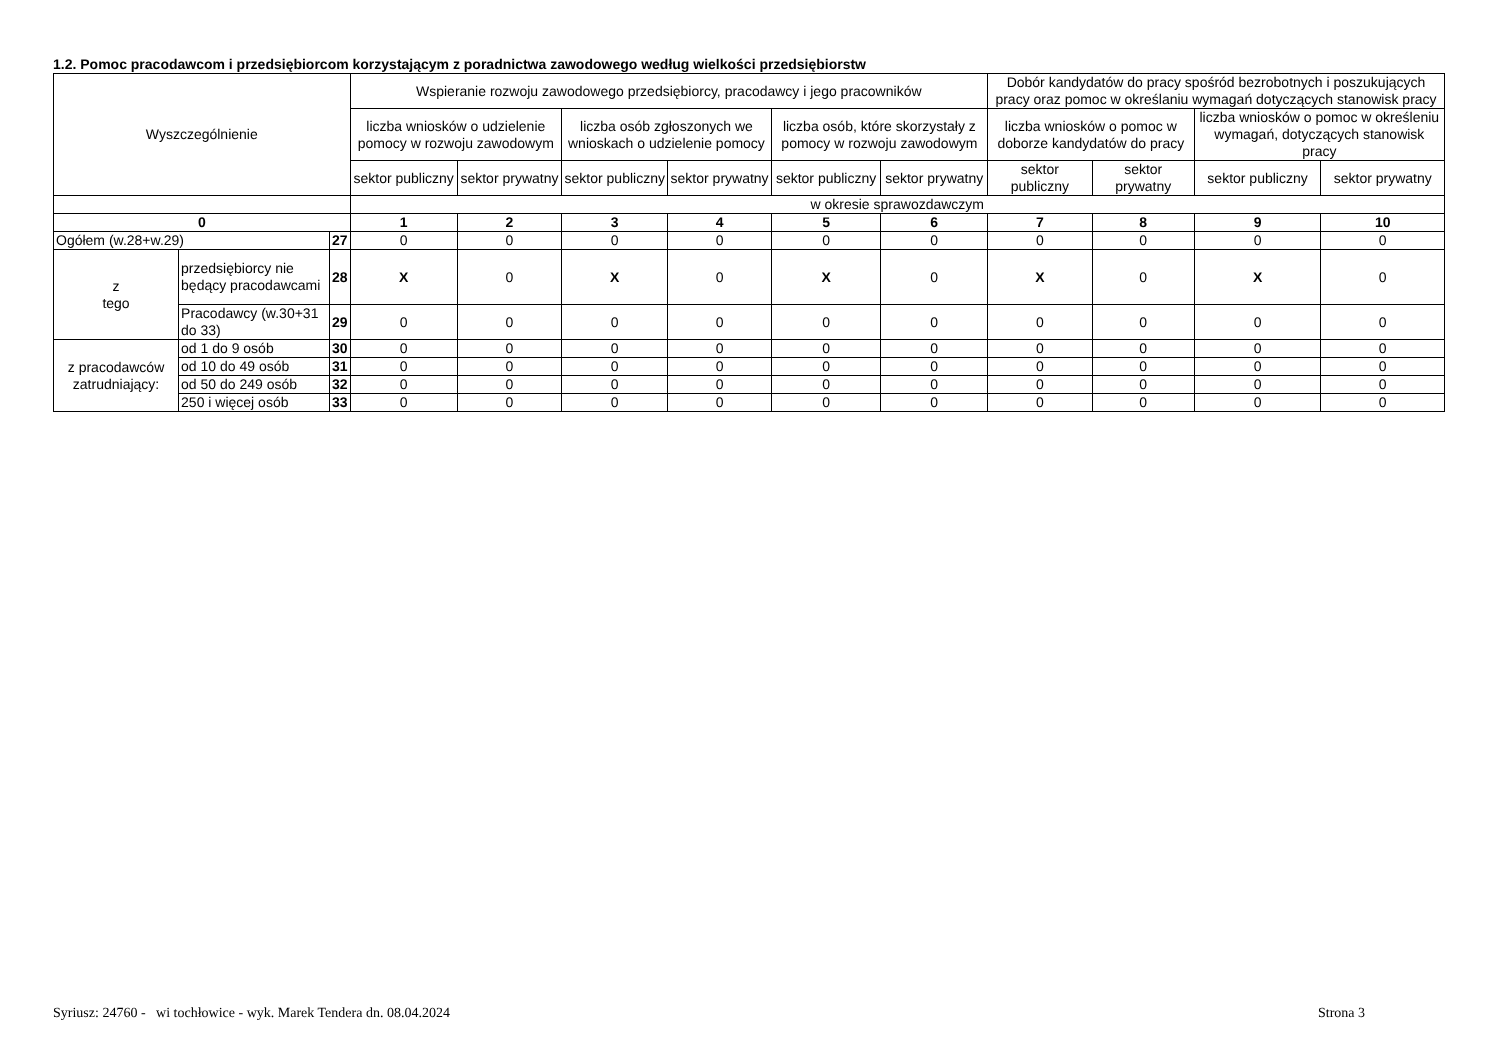1.2. Pomoc pracodawcom i przedsiębiorcom korzystającym z poradnictwa zawodowego według wielkości przedsiębiorstw
| Wyszczególnienie | | | Wspieranie rozwoju zawodowego przedsiębiorcy, pracodawcy i jego pracowników | | | | | | Dobór kandydatów do pracy spośród bezrobotnych i poszukujących pracy oraz pomoc w określaniu wymagań dotyczących stanowisk pracy | | | |
| --- | --- | --- | --- | --- | --- | --- | --- | --- | --- | --- | --- | --- |
| | | | liczba wniosków o udzielenie pomocy w rozwoju zawodowym | | liczba osób zgłoszonych we wnioskach o udzielenie pomocy | | liczba osób, które skorzystały z pomocy w rozwoju zawodowym | | liczba wniosków o pomoc w doborze kandydatów do pracy | | liczba wniosków o pomoc w określeniu wymagań, dotyczących stanowisk pracy | |
| | | | sektor publiczny | sektor prywatny | sektor publiczny | sektor prywatny | sektor publiczny | sektor prywatny | sektor publiczny | sektor prywatny | sektor publiczny | sektor prywatny |
| | | | w okresie sprawozdawczym | | | | | | | | | |
| 0 | | | 1 | 2 | 3 | 4 | 5 | 6 | 7 | 8 | 9 | 10 |
| Ogółem (w.28+w.29) | | 27 | 0 | 0 | 0 | 0 | 0 | 0 | 0 | 0 | 0 | 0 |
| z tego | przedsiębiorcy nie będący pracodawcami | 28 | X | 0 | X | 0 | X | 0 | X | 0 | X | 0 |
| | Pracodawcy (w.30+31 do 33) | 29 | 0 | 0 | 0 | 0 | 0 | 0 | 0 | 0 | 0 | 0 |
| z pracodawców zatrudniający: | od 1 do 9 osób | 30 | 0 | 0 | 0 | 0 | 0 | 0 | 0 | 0 | 0 | 0 |
| | od 10 do 49 osób | 31 | 0 | 0 | 0 | 0 | 0 | 0 | 0 | 0 | 0 | 0 |
| | od 50 do 249 osób | 32 | 0 | 0 | 0 | 0 | 0 | 0 | 0 | 0 | 0 | 0 |
| | 250 i więcej osób | 33 | 0 | 0 | 0 | 0 | 0 | 0 | 0 | 0 | 0 | 0 |
Syriusz: 24760 - wi tochłowice - wyk. Marek Tendera dn. 08.04.2024
Strona 3